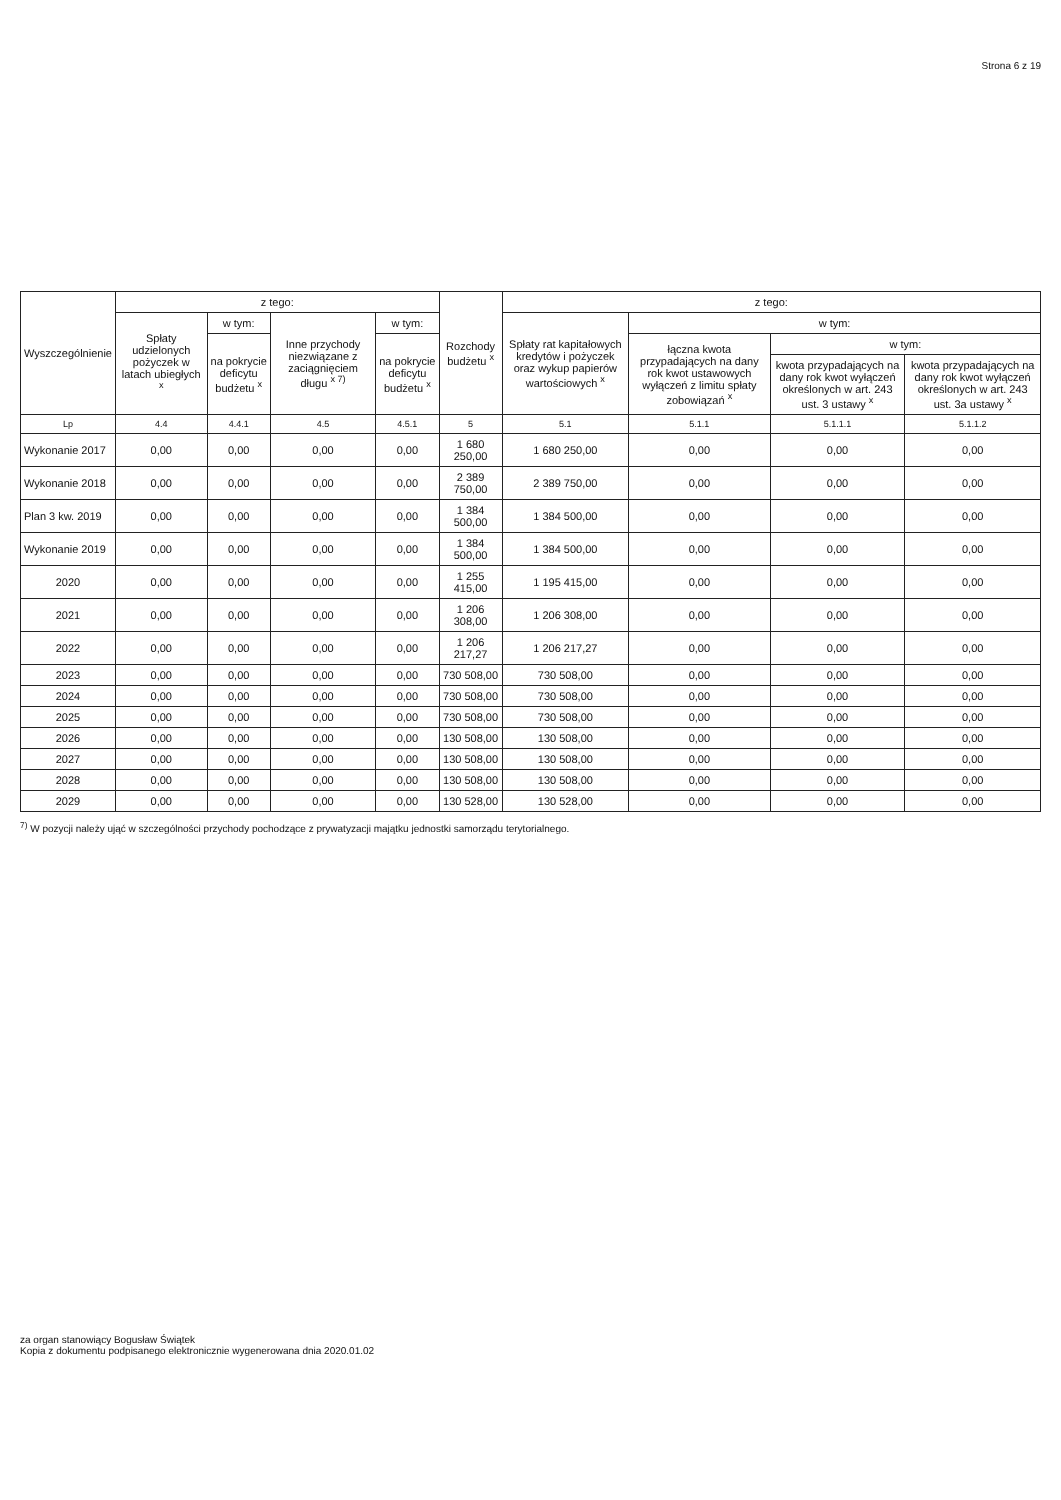Strona 6 z 19
| Wyszczególnienie | z tego: | | | | Rozchody budżetu <sup>x</sup> | z tego: | | | |
| --- | --- | --- | --- | --- | --- | --- | --- | --- | --- |
| | Spłaty udzielonych pożyczek w latach ubiegłych <sup>x</sup> | w tym: | Inne przychody niezwiązane z zaciągnięciem długu <sup>x 7)</sup> | w tym: | | Spłaty rat kapitałowych kredytów i pożyczek oraz wykup papierów wartościowych <sup>x</sup> | w tym: | | |
| | | na pokrycie deficytu budżetu <sup>x</sup> | | na pokrycie deficytu budżetu <sup>x</sup> | | | łączna kwota przypadających na dany rok kwot ustawowych wyłączeń z limitu spłaty zobowiązań <sup>x</sup> | w tym: | |
| | | | | | | | | kwota przypadających na dany rok kwot wyłączeń określonych w art. 243 ust. 3 ustawy <sup>x</sup> | kwota przypadających na dany rok kwot wyłączeń określonych w art. 243 ust. 3a ustawy <sup>x</sup> |
| Lp | 4.4 | 4.4.1 | 4.5 | 4.5.1 | 5 | 5.1 | 5.1.1 | 5.1.1.1 | 5.1.1.2 |
| Wykonanie 2017 | 0,00 | 0,00 | 0,00 | 0,00 | 1 680 250,00 | 1 680 250,00 | 0,00 | 0,00 | 0,00 |
| Wykonanie 2018 | 0,00 | 0,00 | 0,00 | 0,00 | 2 389 750,00 | 2 389 750,00 | 0,00 | 0,00 | 0,00 |
| Plan 3 kw. 2019 | 0,00 | 0,00 | 0,00 | 0,00 | 1 384 500,00 | 1 384 500,00 | 0,00 | 0,00 | 0,00 |
| Wykonanie 2019 | 0,00 | 0,00 | 0,00 | 0,00 | 1 384 500,00 | 1 384 500,00 | 0,00 | 0,00 | 0,00 |
| 2020 | 0,00 | 0,00 | 0,00 | 0,00 | 1 255 415,00 | 1 195 415,00 | 0,00 | 0,00 | 0,00 |
| 2021 | 0,00 | 0,00 | 0,00 | 0,00 | 1 206 308,00 | 1 206 308,00 | 0,00 | 0,00 | 0,00 |
| 2022 | 0,00 | 0,00 | 0,00 | 0,00 | 1 206 217,27 | 1 206 217,27 | 0,00 | 0,00 | 0,00 |
| 2023 | 0,00 | 0,00 | 0,00 | 0,00 | 730 508,00 | 730 508,00 | 0,00 | 0,00 | 0,00 |
| 2024 | 0,00 | 0,00 | 0,00 | 0,00 | 730 508,00 | 730 508,00 | 0,00 | 0,00 | 0,00 |
| 2025 | 0,00 | 0,00 | 0,00 | 0,00 | 730 508,00 | 730 508,00 | 0,00 | 0,00 | 0,00 |
| 2026 | 0,00 | 0,00 | 0,00 | 0,00 | 130 508,00 | 130 508,00 | 0,00 | 0,00 | 0,00 |
| 2027 | 0,00 | 0,00 | 0,00 | 0,00 | 130 508,00 | 130 508,00 | 0,00 | 0,00 | 0,00 |
| 2028 | 0,00 | 0,00 | 0,00 | 0,00 | 130 508,00 | 130 508,00 | 0,00 | 0,00 | 0,00 |
| 2029 | 0,00 | 0,00 | 0,00 | 0,00 | 130 528,00 | 130 528,00 | 0,00 | 0,00 | 0,00 |
<sup>7)</sup> W pozycji należy ująć w szczególności przychody pochodzące z prywatyzacji majątku jednostki samorządu terytorialnego.
za organ stanowiący Bogusław Świątek
Kopia z dokumentu podpisanego elektronicznie wygenerowana dnia 2020.01.02